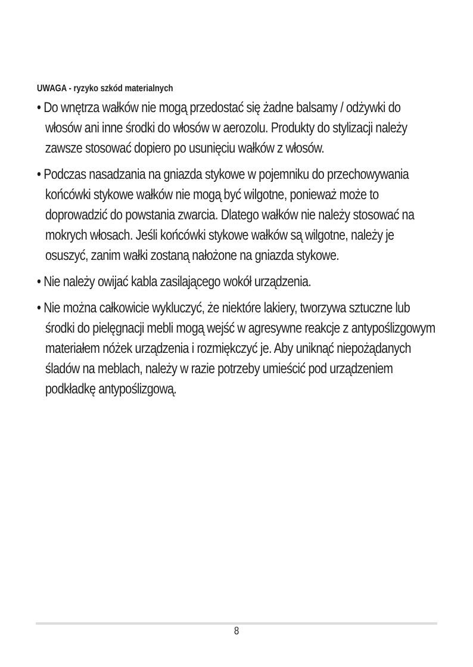UWAGA - ryzyko szkód materialnych
• Do wnętrza wałków nie mogą przedostać się żadne balsamy / odżywki do włosów ani inne środki do włosów w aerozolu. Produkty do stylizacji należy zawsze stosować dopiero po usunięciu wałków z włosów.
• Podczas nasadzania na gniazda stykowe w pojemniku do przechowywania końcówki stykowe wałków nie mogą być wilgotne, ponieważ może to doprowadzić do powstania zwarcia. Dlatego wałków nie należy stosować na mokrych włosach. Jeśli końcówki stykowe wałków są wilgotne, należy je osuszyć, zanim wałki zostaną nałożone na gniazda stykowe.
• Nie należy owijać kabla zasilającego wokół urządzenia.
• Nie można całkowicie wykluczyć, że niektóre lakiery, tworzywa sztuczne lub środki do pielęgnacji mebli mogą wejść w agresywne reakcje z antypoślizgowym materiałem nóżek urządzenia i rozmiękczyć je. Aby uniknąć niepożądanych śladów na meblach, należy w razie potrzeby umieścić pod urządzeniem podkładkę antypoślizgową.
8